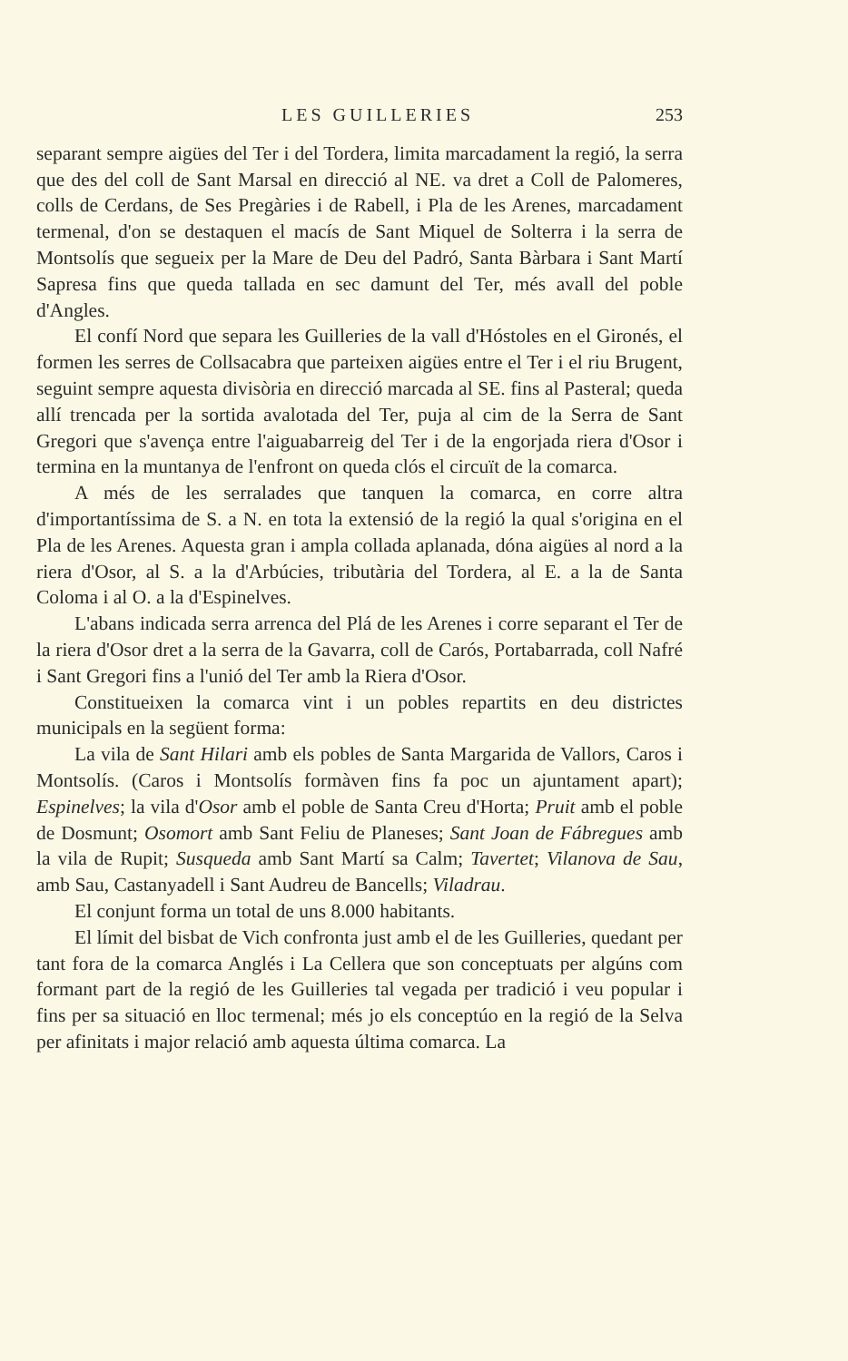LES GUILLERIES 253
separant sempre aigües del Ter i del Tordera, limita marcadament la regió, la serra que des del coll de Sant Marsal en direcció al NE. va dret a Coll de Palomeres, colls de Cerdans, de Ses Pregàries i de Rabell, i Pla de les Arenes, marcadament termenal, d'on se destaquen el macís de Sant Miquel de Solterra i la serra de Montsolís que segueix per la Mare de Deu del Padró, Santa Bàrbara i Sant Martí Sapresa fins que queda tallada en sec damunt del Ter, més avall del poble d'Angles.
El confí Nord que separa les Guilleries de la vall d'Hóstoles en el Gironés, el formen les serres de Collsacabra que parteixen aigües entre el Ter i el riu Brugent, seguint sempre aquesta divisòria en direcció marcada al SE. fins al Pasteral; queda allí trencada per la sortida avalotada del Ter, puja al cim de la Serra de Sant Gregori que s'avença entre l'aiguabarreig del Ter i de la engorjada riera d'Osor i termina en la muntanya de l'enfront on queda clós el circuït de la comarca.
A més de les serralades que tanquen la comarca, en corre altra d'importantíssima de S. a N. en tota la extensió de la regió la qual s'origina en el Pla de les Arenes. Aquesta gran i ampla collada aplanada, dóna aigües al nord a la riera d'Osor, al S. a la d'Arbúcies, tributària del Tordera, al E. a la de Santa Coloma i al O. a la d'Espinelves.
L'abans indicada serra arrenca del Plá de les Arenes i corre separant el Ter de la riera d'Osor dret a la serra de la Gavarra, coll de Carós, Portabarrada, coll Nafré i Sant Gregori fins a l'unió del Ter amb la Riera d'Osor.
Constitueixen la comarca vint i un pobles repartits en deu districtes municipals en la següent forma:
La vila de Sant Hilari amb els pobles de Santa Margarida de Vallors, Caros i Montsolís. (Caros i Montsolís formàven fins fa poc un ajuntament apart); Espinelves; la vila d'Osor amb el poble de Santa Creu d'Horta; Pruit amb el poble de Dosmunt; Osomort amb Sant Feliu de Planeses; Sant Joan de Fábregues amb la vila de Rupit; Susqueda amb Sant Martí sa Calm; Tavertet; Vilanova de Sau, amb Sau, Castanyadell i Sant Audreu de Bancells; Viladrau.
El conjunt forma un total de uns 8.000 habitants.
El límit del bisbat de Vich confronta just amb el de les Guilleries, quedant per tant fora de la comarca Anglés i La Cellera que son conceptuats per algúns com formant part de la regió de les Guilleries tal vegada per tradició i veu popular i fins per sa situació en lloc termenal; més jo els conceptúo en la regió de la Selva per afinitats i major relació amb aquesta última comarca. La